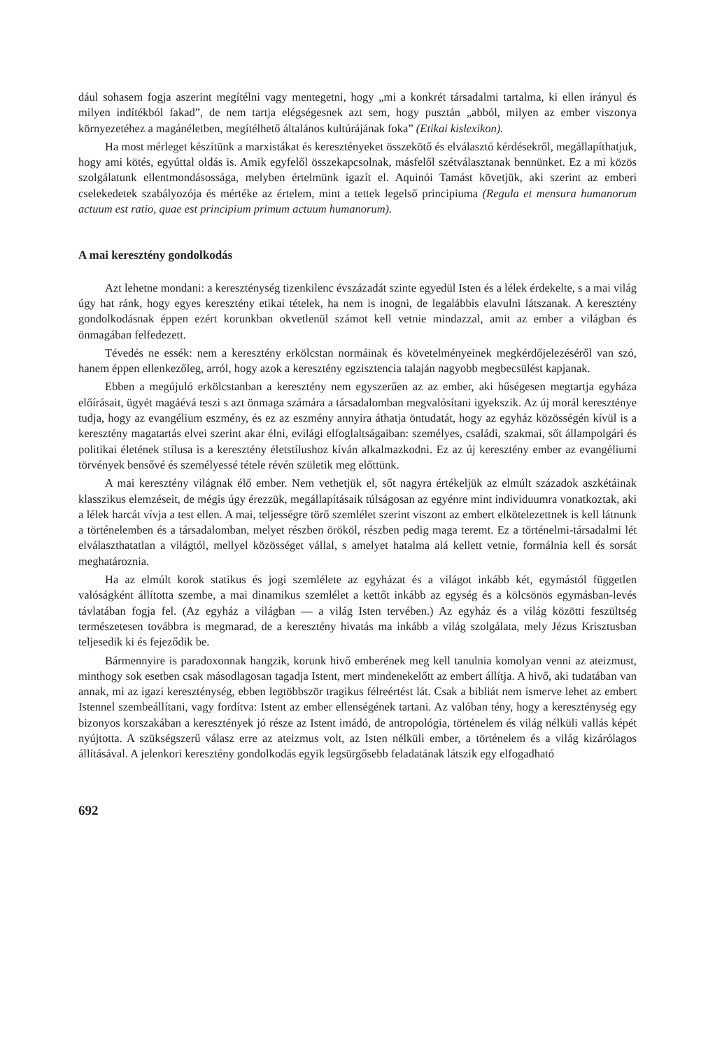dául sohasem fogja aszerint megítélni vagy mentegetni, hogy „mi a konkrét társadalmi tartalma, ki ellen irányul és milyen indítékból fakad”, de nem tartja elégségesnek azt sem, hogy pusztán „abból, milyen az ember viszonya környezetéhez a magánéletben, megítélhető általános kultúrájának foka” (Etikai kislexikon).
Ha most mérleget készítünk a marxistákat és keresztényeket összekötő és elválasztó kérdésekről, megállapíthatjuk, hogy ami kötés, egyúttal oldás is. Amik egyfelől összekapcsolnak, másfelől szétválasztanak bennünket. Ez a mi közös szolgálatunk ellentmondásossága, melyben értelmünk igazít el. Aquinói Tamást követjük, aki szerint az emberi cselekedetek szabályozója és mértéke az értelem, mint a tettek legelső principiuma (Regula et mensura humanorum actuum est ratio, quae est principium primum actuum humanorum).
A mai keresztény gondolkodás
Azt lehetne mondani: a kereszténység tizenkilenc évszázadát szinte egyedül Isten és a lélek érdekelte, s a mai világ úgy hat ránk, hogy egyes keresztény etikai tételek, ha nem is inogni, de legalábbis elavulni látszanak. A keresztény gondolkodásnak éppen ezért korunkban okvetlenül számot kell vetnie mindazzal, amit az ember a világban és önmagában felfedezett.
Tévedés ne essék: nem a keresztény erkölcstan normáinak és követelményeinek megkérdőjelezéséről van szó, hanem éppen ellenkezőleg, arról, hogy azok a keresztény egzisztencia talaján nagyobb megbecsülést kapjanak.
Ebben a megújuló erkölcstanban a keresztény nem egyszerűen az az ember, aki hűségesen megtartja egyháza előírásait, ügyét magáévá teszi s azt önmaga számára a társadalomban megvalósítani igyekszik. Az új morál keresztényе tudja, hogy az evangélium eszmény, és ez az eszmény annyira áthatja öntudatát, hogy az egyház közösségén kívül is a keresztény magatartás elvei szerint akar élni, evilági elfoglaltságaiban: személyes, családi, szakmai, sőt állampolgári és politikai életének stílusa is a keresztény életstílushoz kíván alkalmazkodni. Ez az új keresztény ember az evangéliumi törvények bensővé és személyessé tétele révén születik meg előttünk.
A mai keresztény világnak élő ember. Nem vethetjük el, sőt nagyra értékeljük az elmúlt századok aszkétáinak klasszikus elemzéseit, de mégis úgy érezzük, megállapításaik túlságosan az egyénre mint individuumra vonatkoztak, aki a lélek harcát vívja a test ellen. A mai, teljességre törő szemlélet szerint viszont az embert elkötelezettnek is kell látnunk a történelemben és a társadalomban, melyet részben örököl, részben pedig maga teremt. Ez a történelmi-társadalmi lét elválaszthatatlan a világtól, mellyel közösséget vállal, s amelyet hatalma alá kellett vetnie, formálnia kell és sorsát meghatároznia.
Ha az elmúlt korok statikus és jogi szemlélete az egyházat és a világot inkább két, egymástól független valóságként állította szembe, a mai dinamikus szemlélet a kettőt inkább az egység és a kölcsönös egymásban-levés távlatában fogja fel. (Az egyház a világban — a világ Isten tervében.) Az egyház és a világ közötti feszültség természetesen továbbra is megmarad, de a keresztény hivatás ma inkább a világ szolgálata, mely Jézus Krisztusban teljesedik ki és fejeződik be.
Bármennyire is paradoxonnak hangzik, korunk hivő emberének meg kell tanulnia komolyan venni az ateizmust, minthogy sok esetben csak másodlagosan tagadja Istent, mert mindenekelőtt az embert állítja. A hivő, aki tudatában van annak, mi az igazi kereszténység, ebben legtöbbször tragikus félreértést lát. Csak a bibliát nem ismerve lehet az embert Istennel szembeállítani, vagy fordítva: Istent az ember ellenségének tartani. Az valóban tény, hogy a kereszténység egy bizonyos korszakában a keresztények jó része az Istent imádó, de antropológia, történelem és világ nélküli vallás képét nyújtotta. A szükségszerű válasz erre az ateizmus volt, az Isten nélküli ember, a történelem és a világ kizárólagos állításával. A jelenkori keresztény gondolkodás egyik legsürgősebb feladatának látszik egy elfogadható
692